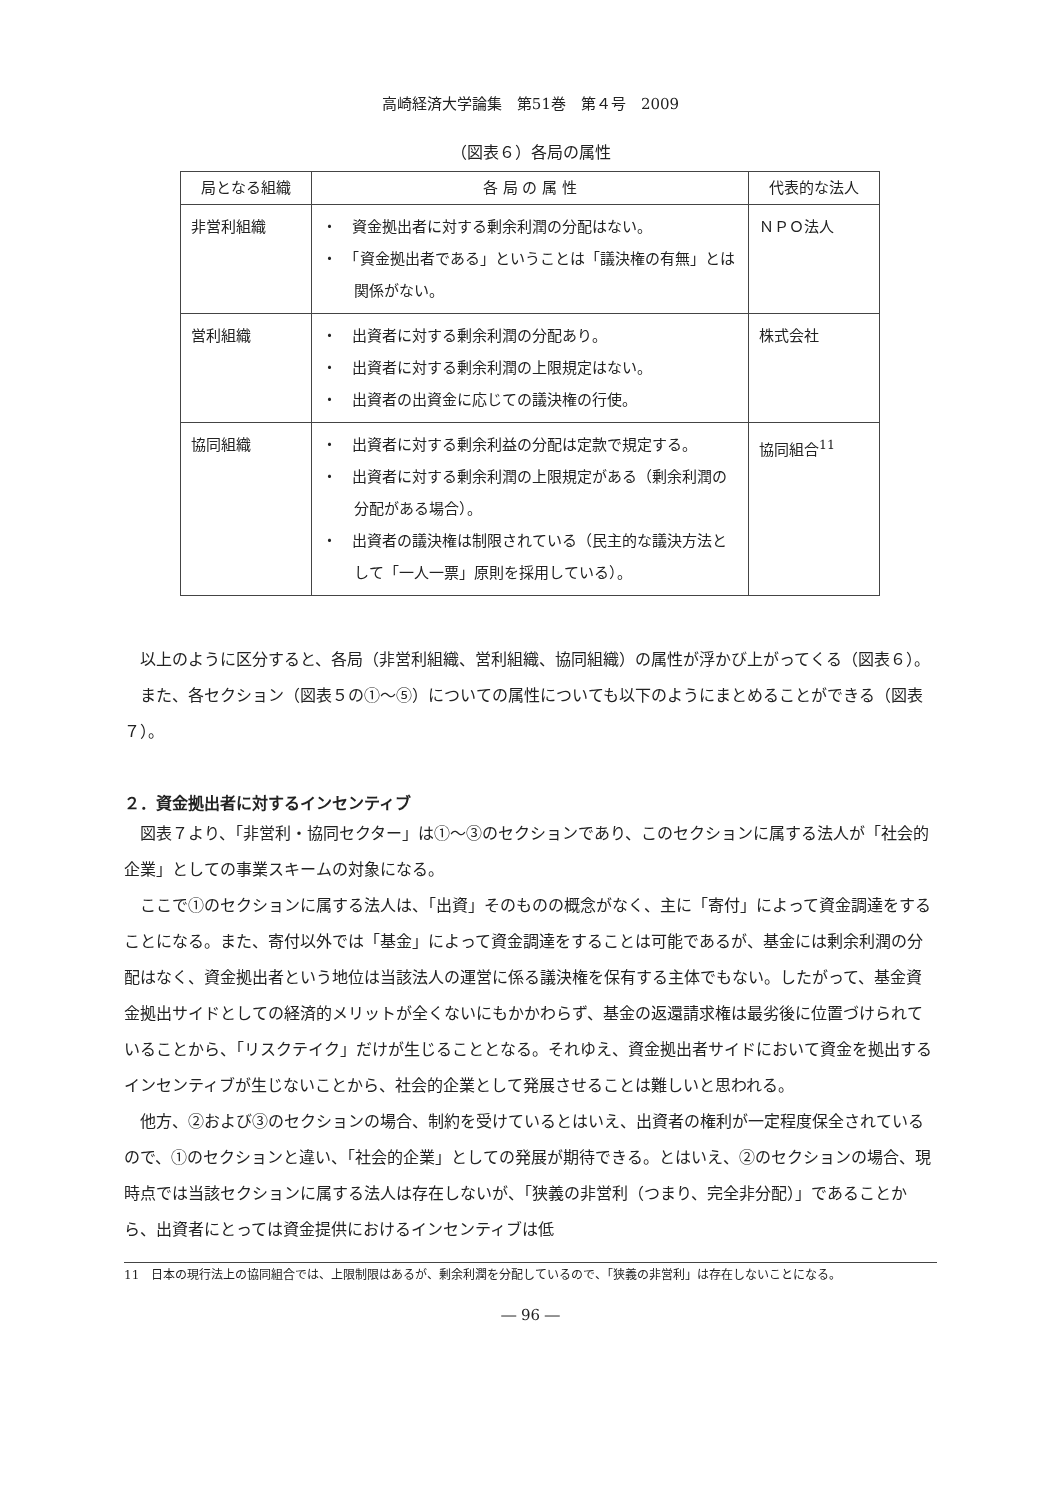高崎経済大学論集　第51巻　第４号　2009
（図表６）各局の属性
| 局となる組織 | 各 局 の 属 性 | 代表的な法人 |
| --- | --- | --- |
| 非営利組織 | ・ 資金拠出者に対する剰余利潤の分配はない。 ・ 「資金拠出者である」ということは「議決権の有無」とは関係がない。 | ＮＰＯ法人 |
| 営利組織 | ・ 出資者に対する剰余利潤の分配あり。 ・ 出資者に対する剰余利潤の上限規定はない。 ・ 出資者の出資金に応じての議決権の行使。 | 株式会社 |
| 協同組織 | ・ 出資者に対する剰余利益の分配は定款で規定する。 ・ 出資者に対する剰余利潤の上限規定がある（剰余利潤の分配がある場合）。 ・ 出資者の議決権は制限されている（民主的な議決方法として「一人一票」原則を採用している）。 | 協同組合<sup>11</sup> |
以上のように区分すると、各局（非営利組織、営利組織、協同組織）の属性が浮かび上がってくる（図表６）。
また、各セクション（図表５の①～⑤）についての属性についても以下のようにまとめることができる（図表７）。
２．資金拠出者に対するインセンティブ
図表７より、「非営利・協同セクター」は①～③のセクションであり、このセクションに属する法人が「社会的企業」としての事業スキームの対象になる。
ここで①のセクションに属する法人は、「出資」そのものの概念がなく、主に「寄付」によって資金調達をすることになる。また、寄付以外では「基金」によって資金調達をすることは可能であるが、基金には剰余利潤の分配はなく、資金拠出者という地位は当該法人の運営に係る議決権を保有する主体でもない。したがって、基金資金拠出サイドとしての経済的メリットが全くないにもかかわらず、基金の返還請求権は最劣後に位置づけられていることから、「リスクテイク」だけが生じることとなる。それゆえ、資金拠出者サイドにおいて資金を拠出するインセンティブが生じないことから、社会的企業として発展させることは難しいと思われる。
他方、②および③のセクションの場合、制約を受けているとはいえ、出資者の権利が一定程度保全されているので、①のセクションと違い、「社会的企業」としての発展が期待できる。とはいえ、②のセクションの場合、現時点では当該セクションに属する法人は存在しないが、「狭義の非営利（つまり、完全非分配）」であることから、出資者にとっては資金提供におけるインセンティブは低
11　日本の現行法上の協同組合では、上限制限はあるが、剰余利潤を分配しているので、「狭義の非営利」は存在しないことになる。
― 96 ―